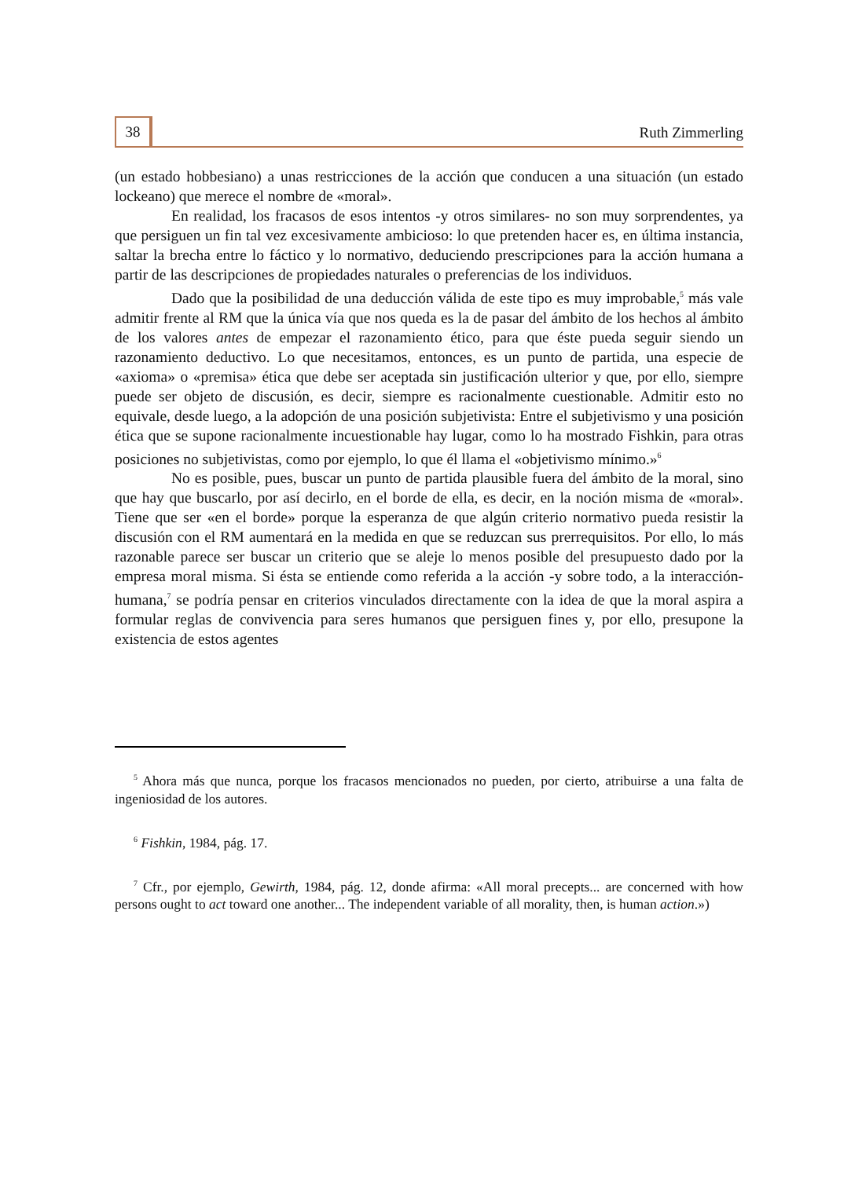38
Ruth Zimmerling
(un estado hobbesiano) a unas restricciones de la acción que conducen a una situación (un estado lockeano) que merece el nombre de «moral».
En realidad, los fracasos de esos intentos -y otros similares- no son muy sorprendentes, ya que persiguen un fin tal vez excesivamente ambicioso: lo que pretenden hacer es, en última instancia, saltar la brecha entre lo fáctico y lo normativo, deduciendo prescripciones para la acción humana a partir de las descripciones de propiedades naturales o preferencias de los individuos.
Dado que la posibilidad de una deducción válida de este tipo es muy improbable,<sup>5</sup> más vale admitir frente al RM que la única vía que nos queda es la de pasar del ámbito de los hechos al ámbito de los valores antes de empezar el razonamiento ético, para que éste pueda seguir siendo un razonamiento deductivo. Lo que necesitamos, entonces, es un punto de partida, una especie de «axioma» o «premisa» ética que debe ser aceptada sin justificación ulterior y que, por ello, siempre puede ser objeto de discusión, es decir, siempre es racionalmente cuestionable. Admitir esto no equivale, desde luego, a la adopción de una posición subjetivista: Entre el subjetivismo y una posición ética que se supone racionalmente incuestionable hay lugar, como lo ha mostrado Fishkin, para otras posiciones no subjetivistas, como por ejemplo, lo que él llama el «objetivismo mínimo.»<sup>6</sup>
No es posible, pues, buscar un punto de partida plausible fuera del ámbito de la moral, sino que hay que buscarlo, por así decirlo, en el borde de ella, es decir, en la noción misma de «moral». Tiene que ser «en el borde» porque la esperanza de que algún criterio normativo pueda resistir la discusión con el RM aumentará en la medida en que se reduzcan sus prerrequisitos. Por ello, lo más razonable parece ser buscar un criterio que se aleje lo menos posible del presupuesto dado por la empresa moral misma. Si ésta se entiende como referida a la acción -y sobre todo, a la interacción- humana,<sup>7</sup> se podría pensar en criterios vinculados directamente con la idea de que la moral aspira a formular reglas de convivencia para seres humanos que persiguen fines y, por ello, presupone la existencia de estos agentes
<sup>5</sup> Ahora más que nunca, porque los fracasos mencionados no pueden, por cierto, atribuirse a una falta de ingeniosidad de los autores.
<sup>6</sup> Fishkin, 1984, pág. 17.
<sup>7</sup> Cfr., por ejemplo, Gewirth, 1984, pág. 12, donde afirma: «All moral precepts... are concerned with how persons ought to act toward one another... The independent variable of all morality, then, is human action.»)